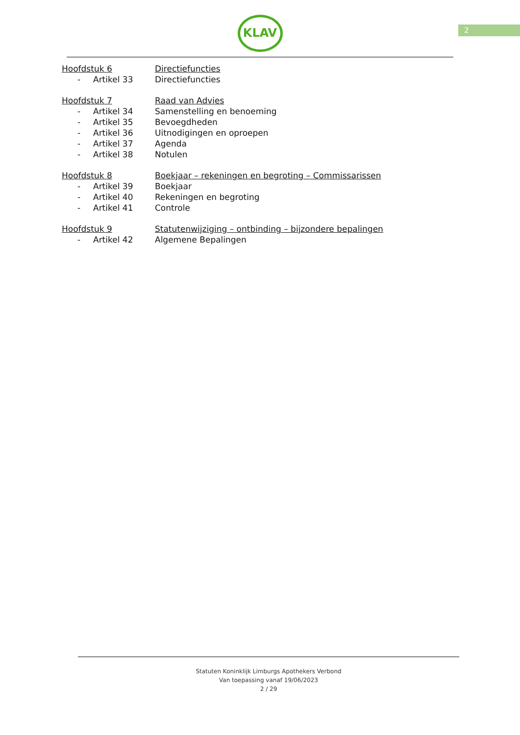2
KLAV
Hoofdstuk 6 Directiefuncties
- Artikel 33 Directiefuncties
Hoofdstuk 7 Raad van Advies
- Artikel 34 Samenstelling en benoeming
- Artikel 35 Bevoegdheden
- Artikel 36 Uitnodigingen en oproepen
- Artikel 37 Agenda
- Artikel 38 Notulen
Hoofdstuk 8 Boekjaar – rekeningen en begroting – Commissarissen
- Artikel 39 Boekjaar
- Artikel 40 Rekeningen en begroting
- Artikel 41 Controle
Hoofdstuk 9 Statutenwijziging – ontbinding – bijzondere bepalingen
- Artikel 42 Algemene Bepalingen
Statuten Koninklijk Limburgs Apothekers Verbond
Van toepassing vanaf 19/06/2023
2 / 29